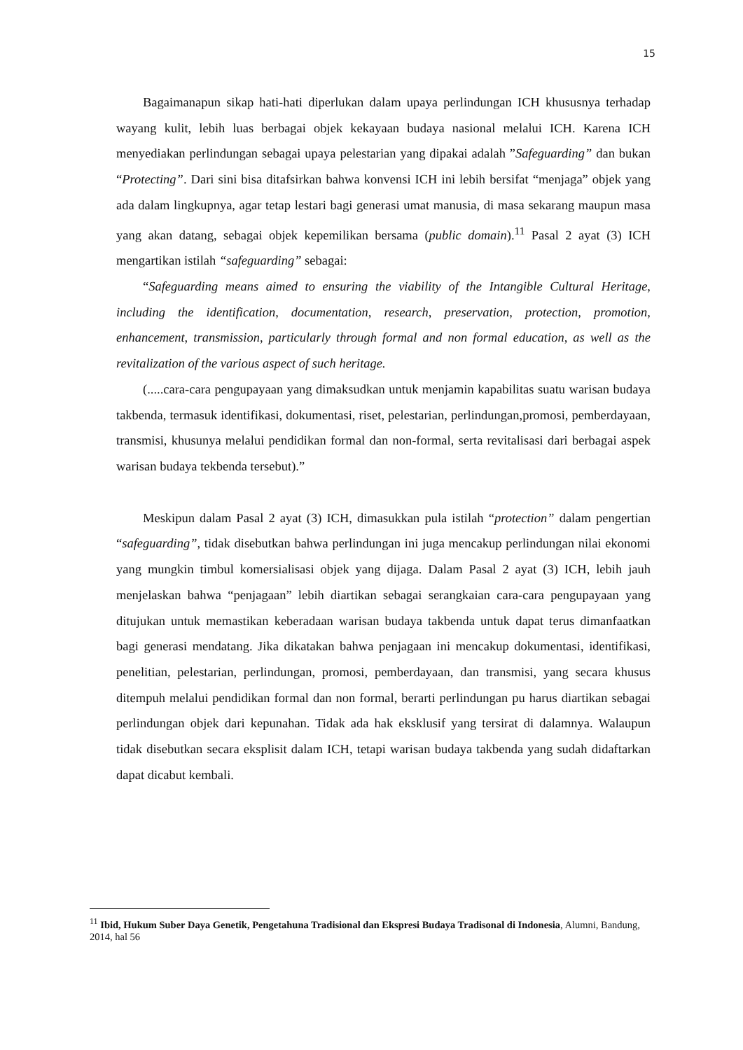15
Bagaimanapun sikap hati-hati diperlukan dalam upaya perlindungan ICH khususnya terhadap wayang kulit, lebih luas berbagai objek kekayaan budaya nasional melalui ICH. Karena ICH menyediakan perlindungan sebagai upaya pelestarian yang dipakai adalah ”Safeguarding” dan bukan “Protecting”. Dari sini bisa ditafsirkan bahwa konvensi ICH ini lebih bersifat “menjaga” objek yang ada dalam lingkupnya, agar tetap lestari bagi generasi umat manusia, di masa sekarang maupun masa yang akan datang, sebagai objek kepemilikan bersama (public domain).<sup>11</sup> Pasal 2 ayat (3) ICH mengartikan istilah “safeguarding” sebagai:
“Safeguarding means aimed to ensuring the viability of the Intangible Cultural Heritage, including the identification, documentation, research, preservation, protection, promotion, enhancement, transmission, particularly through formal and non formal education, as well as the revitalization of the various aspect of such heritage.
(.....cara-cara pengupayaan yang dimaksudkan untuk menjamin kapabilitas suatu warisan budaya takbenda, termasuk identifikasi, dokumentasi, riset, pelestarian, perlindungan,promosi, pemberdayaan, transmisi, khusunya melalui pendidikan formal dan non-formal, serta revitalisasi dari berbagai aspek warisan budaya tekbenda tersebut).”
Meskipun dalam Pasal 2 ayat (3) ICH, dimasukkan pula istilah “protection” dalam pengertian “safeguarding”, tidak disebutkan bahwa perlindungan ini juga mencakup perlindungan nilai ekonomi yang mungkin timbul komersialisasi objek yang dijaga. Dalam Pasal 2 ayat (3) ICH, lebih jauh menjelaskan bahwa “penjagaan” lebih diartikan sebagai serangkaian cara-cara pengupayaan yang ditujukan untuk memastikan keberadaan warisan budaya takbenda untuk dapat terus dimanfaatkan bagi generasi mendatang. Jika dikatakan bahwa penjagaan ini mencakup dokumentasi, identifikasi, penelitian, pelestarian, perlindungan, promosi, pemberdayaan, dan transmisi, yang secara khusus ditempuh melalui pendidikan formal dan non formal, berarti perlindungan pu harus diartikan sebagai perlindungan objek dari kepunahan. Tidak ada hak eksklusif yang tersirat di dalamnya. Walaupun tidak disebutkan secara eksplisit dalam ICH, tetapi warisan budaya takbenda yang sudah didaftarkan dapat dicabut kembali.
<sup>11</sup> Ibid, Hukum Suber Daya Genetik, Pengetahuna Tradisional dan Ekspresi Budaya Tradisonal di Indonesia, Alumni, Bandung, 2014, hal 56